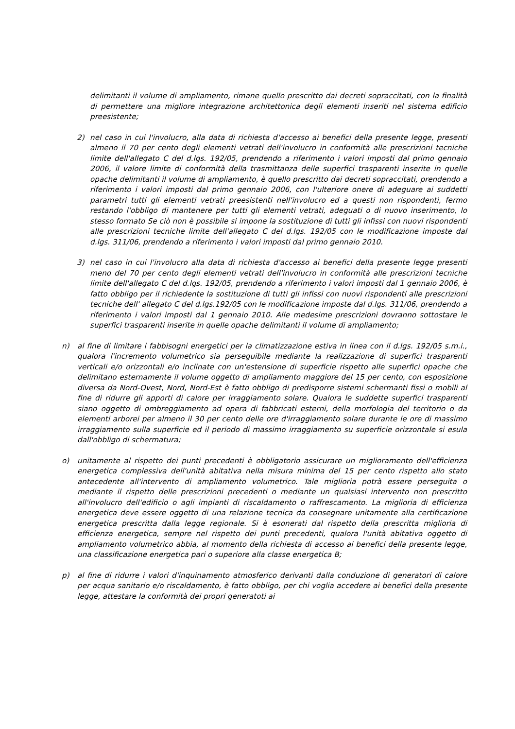delimitanti il volume di ampliamento, rimane quello prescritto dai decreti sopraccitati, con la finalità di permettere una migliore integrazione architettonica degli elementi inseriti nel sistema edificio preesistente;
2) nel caso in cui l'involucro, alla data di richiesta d'accesso ai benefici della presente legge, presenti almeno il 70 per cento degli elementi vetrati dell'involucro in conformità alle prescrizioni tecniche limite dell'allegato C del d.lgs. 192/05, prendendo a riferimento i valori imposti dal primo gennaio 2006, il valore limite di conformità della trasmittanza delle superfici trasparenti inserite in quelle opache delimitanti il volume di ampliamento, è quello prescritto dai decreti sopraccitati, prendendo a riferimento i valori imposti dal primo gennaio 2006, con l'ulteriore onere di adeguare ai suddetti parametri tutti gli elementi vetrati preesistenti nell'involucro ed a questi non rispondenti, fermo restando l'obbligo di mantenere per tutti gli elementi vetrati, adeguati o di nuovo inserimento, lo stesso formato Se ciò non è possibile si impone la sostituzione di tutti gli infissi con nuovi rispondenti alle prescrizioni tecniche limite dell'allegato C del d.lgs. 192/05 con le modificazione imposte dal d.lgs. 311/06, prendendo a riferimento i valori imposti dal primo gennaio 2010.
3) nel caso in cui l'involucro alla data di richiesta d'accesso ai benefici della presente legge presenti meno del 70 per cento degli elementi vetrati dell'involucro in conformità alle prescrizioni tecniche limite dell'allegato C del d.lgs. 192/05, prendendo a riferimento i valori imposti dal 1 gennaio 2006, è fatto obbligo per il richiedente la sostituzione di tutti gli infissi con nuovi rispondenti alle prescrizioni tecniche dell' allegato C del d.lgs.192/05 con le modificazione imposte dal d.lgs. 311/06, prendendo a riferimento i valori imposti dal 1 gennaio 2010. Alle medesime prescrizioni dovranno sottostare le superfici trasparenti inserite in quelle opache delimitanti il volume di ampliamento;
n) al fine di limitare i fabbisogni energetici per la climatizzazione estiva in linea con il d.lgs. 192/05 s.m.i., qualora l'incremento volumetrico sia perseguibile mediante la realizzazione di superfici trasparenti verticali e/o orizzontali e/o inclinate con un'estensione di superficie rispetto alle superfici opache che delimitano esternamente il volume oggetto di ampliamento maggiore del 15 per cento, con esposizione diversa da Nord-Ovest, Nord, Nord-Est è fatto obbligo di predisporre sistemi schermanti fissi o mobili al fine di ridurre gli apporti di calore per irraggiamento solare. Qualora le suddette superfici trasparenti siano oggetto di ombreggiamento ad opera di fabbricati esterni, della morfologia del territorio o da elementi arborei per almeno il 30 per cento delle ore d'irraggiamento solare durante le ore di massimo irraggiamento sulla superficie ed il periodo di massimo irraggiamento su superficie orizzontale si esula dall'obbligo di schermatura;
o) unitamente al rispetto dei punti precedenti è obbligatorio assicurare un miglioramento dell'efficienza energetica complessiva dell'unità abitativa nella misura minima del 15 per cento rispetto allo stato antecedente all'intervento di ampliamento volumetrico. Tale miglioria potrà essere perseguita o mediante il rispetto delle prescrizioni precedenti o mediante un qualsiasi intervento non prescritto all'involucro dell'edificio o agli impianti di riscaldamento o raffrescamento. La miglioria di efficienza energetica deve essere oggetto di una relazione tecnica da consegnare unitamente alla certificazione energetica prescritta dalla legge regionale. Si è esonerati dal rispetto della prescritta miglioria di efficienza energetica, sempre nel rispetto dei punti precedenti, qualora l'unità abitativa oggetto di ampliamento volumetrico abbia, al momento della richiesta di accesso ai benefici della presente legge, una classificazione energetica pari o superiore alla classe energetica B;
p) al fine di ridurre i valori d'inquinamento atmosferico derivanti dalla conduzione di generatori di calore per acqua sanitario e/o riscaldamento, è fatto obbligo, per chi voglia accedere ai benefici della presente legge, attestare la conformità dei propri generatoti ai